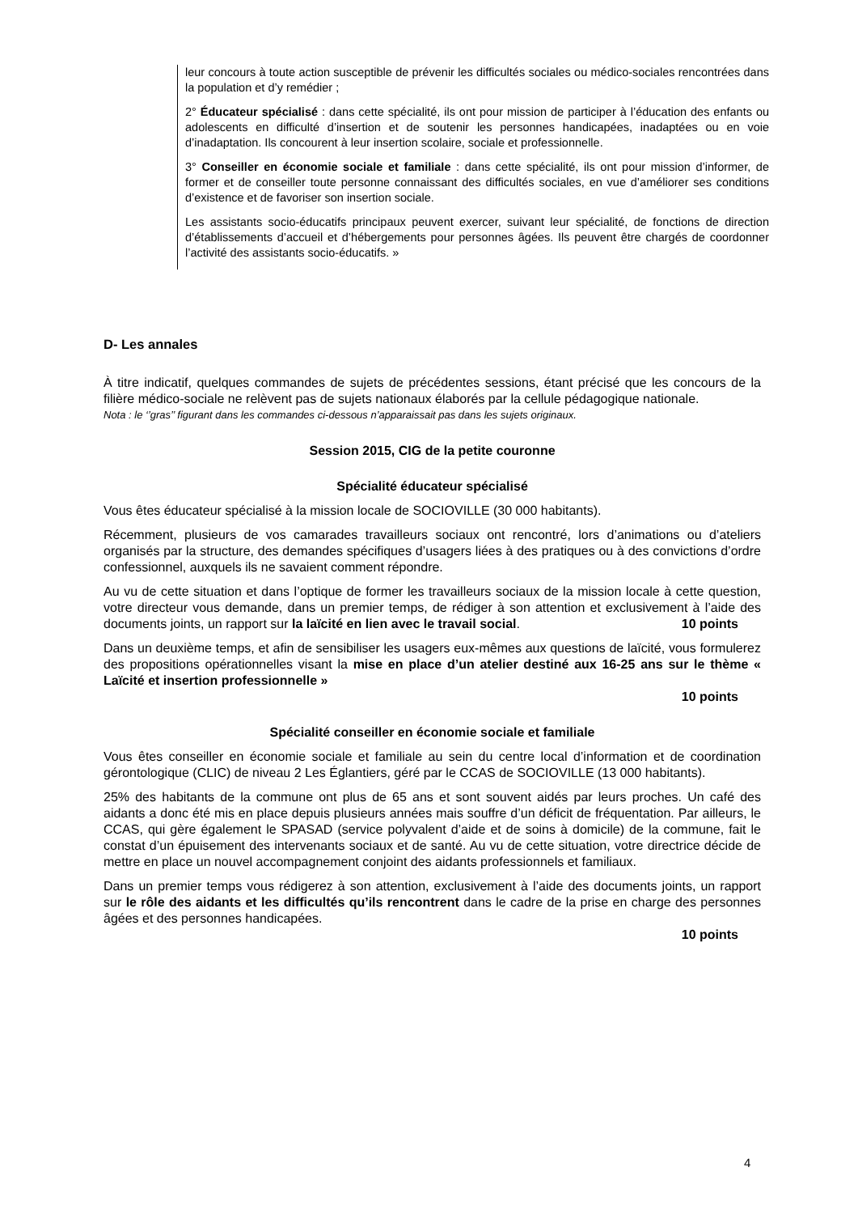leur concours à toute action susceptible de prévenir les difficultés sociales ou médico-sociales rencontrées dans la population et d’y remédier ;
2° Éducateur spécialisé : dans cette spécialité, ils ont pour mission de participer à l’éducation des enfants ou adolescents en difficulté d’insertion et de soutenir les personnes handicapées, inadaptées ou en voie d’inadaptation. Ils concourent à leur insertion scolaire, sociale et professionnelle.
3° Conseiller en économie sociale et familiale : dans cette spécialité, ils ont pour mission d’informer, de former et de conseiller toute personne connaissant des difficultés sociales, en vue d’améliorer ses conditions d’existence et de favoriser son insertion sociale.
Les assistants socio-éducatifs principaux peuvent exercer, suivant leur spécialité, de fonctions de direction d’établissements d’accueil et d’hébergements pour personnes âgées. Ils peuvent être chargés de coordonner l’activité des assistants socio-éducatifs. »
D- Les annales
À titre indicatif, quelques commandes de sujets de précédentes sessions, étant précisé que les concours de la filière médico-sociale ne relèvent pas de sujets nationaux élaborés par la cellule pédagogique nationale.
Nota : le ‘’gras’’ figurant dans les commandes ci-dessous n’apparaissait pas dans les sujets originaux.
Session 2015, CIG de la petite couronne
Spécialité éducateur spécialisé
Vous êtes éducateur spécialisé à la mission locale de SOCIOVILLE (30 000 habitants).
Récemment, plusieurs de vos camarades travailleurs sociaux ont rencontré, lors d’animations ou d’ateliers organisés par la structure, des demandes spécifiques d’usagers liées à des pratiques ou à des convictions d’ordre confessionnel, auxquels ils ne savaient comment répondre.
Au vu de cette situation et dans l’optique de former les travailleurs sociaux de la mission locale à cette question, votre directeur vous demande, dans un premier temps, de rédiger à son attention et exclusivement à l’aide des documents joints, un rapport sur la laïcité en lien avec le travail social.
10 points
Dans un deuxième temps, et afin de sensibiliser les usagers eux-mêmes aux questions de laïcité, vous formulerez des propositions opérationnelles visant la mise en place d’un atelier destiné aux 16-25 ans sur le thème « Laïcité et insertion professionnelle »
10 points
Spécialité conseiller en économie sociale et familiale
Vous êtes conseiller en économie sociale et familiale au sein du centre local d’information et de coordination gérontologique (CLIC) de niveau 2 Les Églantiers, géré par le CCAS de SOCIOVILLE (13 000 habitants).
25% des habitants de la commune ont plus de 65 ans et sont souvent aidés par leurs proches. Un café des aidants a donc été mis en place depuis plusieurs années mais souffre d’un déficit de fréquentation. Par ailleurs, le CCAS, qui gère également le SPASAD (service polyvalent d’aide et de soins à domicile) de la commune, fait le constat d’un épuisement des intervenants sociaux et de santé. Au vu de cette situation, votre directrice décide de mettre en place un nouvel accompagnement conjoint des aidants professionnels et familiaux.
Dans un premier temps vous rédigerez à son attention, exclusivement à l’aide des documents joints, un rapport sur le rôle des aidants et les difficultés qu’ils rencontrent dans le cadre de la prise en charge des personnes âgées et des personnes handicapées.
10 points
4